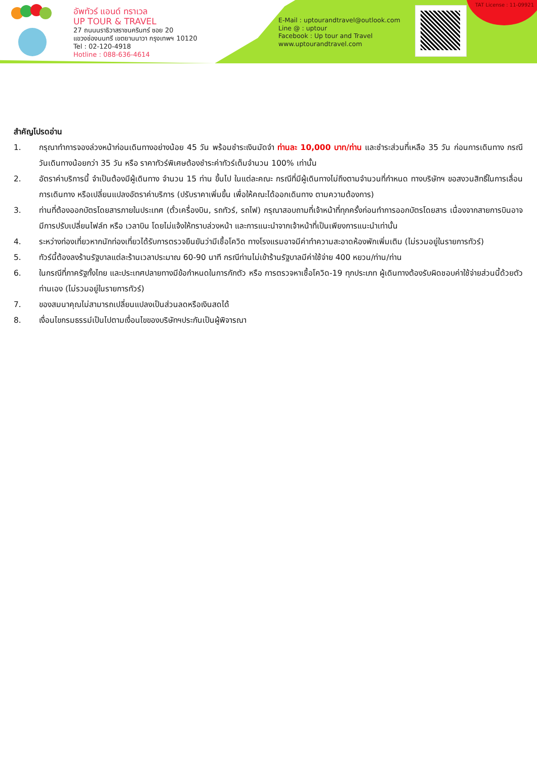อัพทัวร์ แอนด์ ทราเวล
UP TOUR & TRAVEL
27 ถนนนราธิวาสราชนครินทร์ ซอย 20
แขวงช่องนนทรี เขตยานนาวา กรุงเทพฯ 10120
Tel : 02-120-4918
Hotline : 088-636-4614
E-Mail : uptourandtravel@outlook.com
Line @ : uptour
Facebook : Up tour and Travel
www.uptourandtravel.com
TAT License : 11-09921
สำคัญโปรดอ่าน
1. กรุณาทำการจองล่วงหน้าก่อนเดินทางอย่างน้อย 45 วัน พร้อมชำระเงินมัดจำ ท่านละ 10,000 บาท/ท่าน และชำระส่วนที่เหลือ 35 วัน ก่อนการเดินทาง กรณีวันเดินทางน้อยกว่า 35 วัน หรือ ราคาทัวร์พิเศษต้องชำระค่าทัวร์เต็มจำนวน 100% เท่านั้น
2. อัตราค่าบริการนี้ จำเป็นต้องมีผู้เดินทาง จำนวน 15 ท่าน ขึ้นไป ในแต่ละคณะ กรณีที่มีผู้เดินทางไม่ถึงตามจำนวนที่กำหนด ทางบริษัทฯ ขอสงวนสิทธิ์ในการเลื่อนการเดินทาง หรือเปลี่ยนแปลงอัตราค่าบริการ (ปรับราคาเพิ่มขึ้น เพื่อให้คณะได้ออกเดินทาง ตามความต้องการ)
3. ท่านที่ต้องออกบัตรโดยสารภายในประเทศ (ตั๋วเครื่องบิน, รถทัวร์, รถไฟ) กรุณาสอบถามที่เจ้าหน้าที่ทุกครั้งก่อนทำการออกบัตรโดยสาร เนื่องจากสายการบินอาจมีการปรับเปลี่ยนไฟล์ท หรือ เวลาบิน โดยไม่แจ้งให้ทราบล่วงหน้า และการแนะนำจากเจ้าหน้าที่เป็นเพียงการแนะนำเท่านั้น
4. ระหว่างท่องเที่ยวหากนักท่องเที่ยวได้รับการตรวจยืนยันว่ามีเชื้อโควิด ทางโรงแรมอาจมีค่าทำความสะอาดห้องพักเพิ่มเติม (ไม่รวมอยู่ในรายการทัวร์)
5. ทัวร์นี้ต้องลงร้านรัฐบาลแต่ละร้านเวลาประมาณ 60-90 นาที กรณีท่านไม่เข้าร้านรัฐบาลมีค่าใช้จ่าย 400 หยวน/ท่าน/ท่าน
6. ในกรณีที่ภาครัฐทั้งไทย และประเทศปลายทางมีข้อกำหนดในการกักตัว หรือ การตรวจหาเชื้อโควิด-19 ทุกประเภท ผู้เดินทางต้องรับผิดชอบค่าใช้จ่ายส่วนนี้ด้วยตัวท่านเอง (ไม่รวมอยู่ในรายการทัวร์)
7. ของสมนาคุณไม่สามารถเปลี่ยนแปลงเป็นส่วนลดหรือเงินสดได้
8. เงื่อนไขกรมธรรม์เป็นไปตามเงื่อนไขของบริษัทฯประกันเป็นผู้พิจารณา